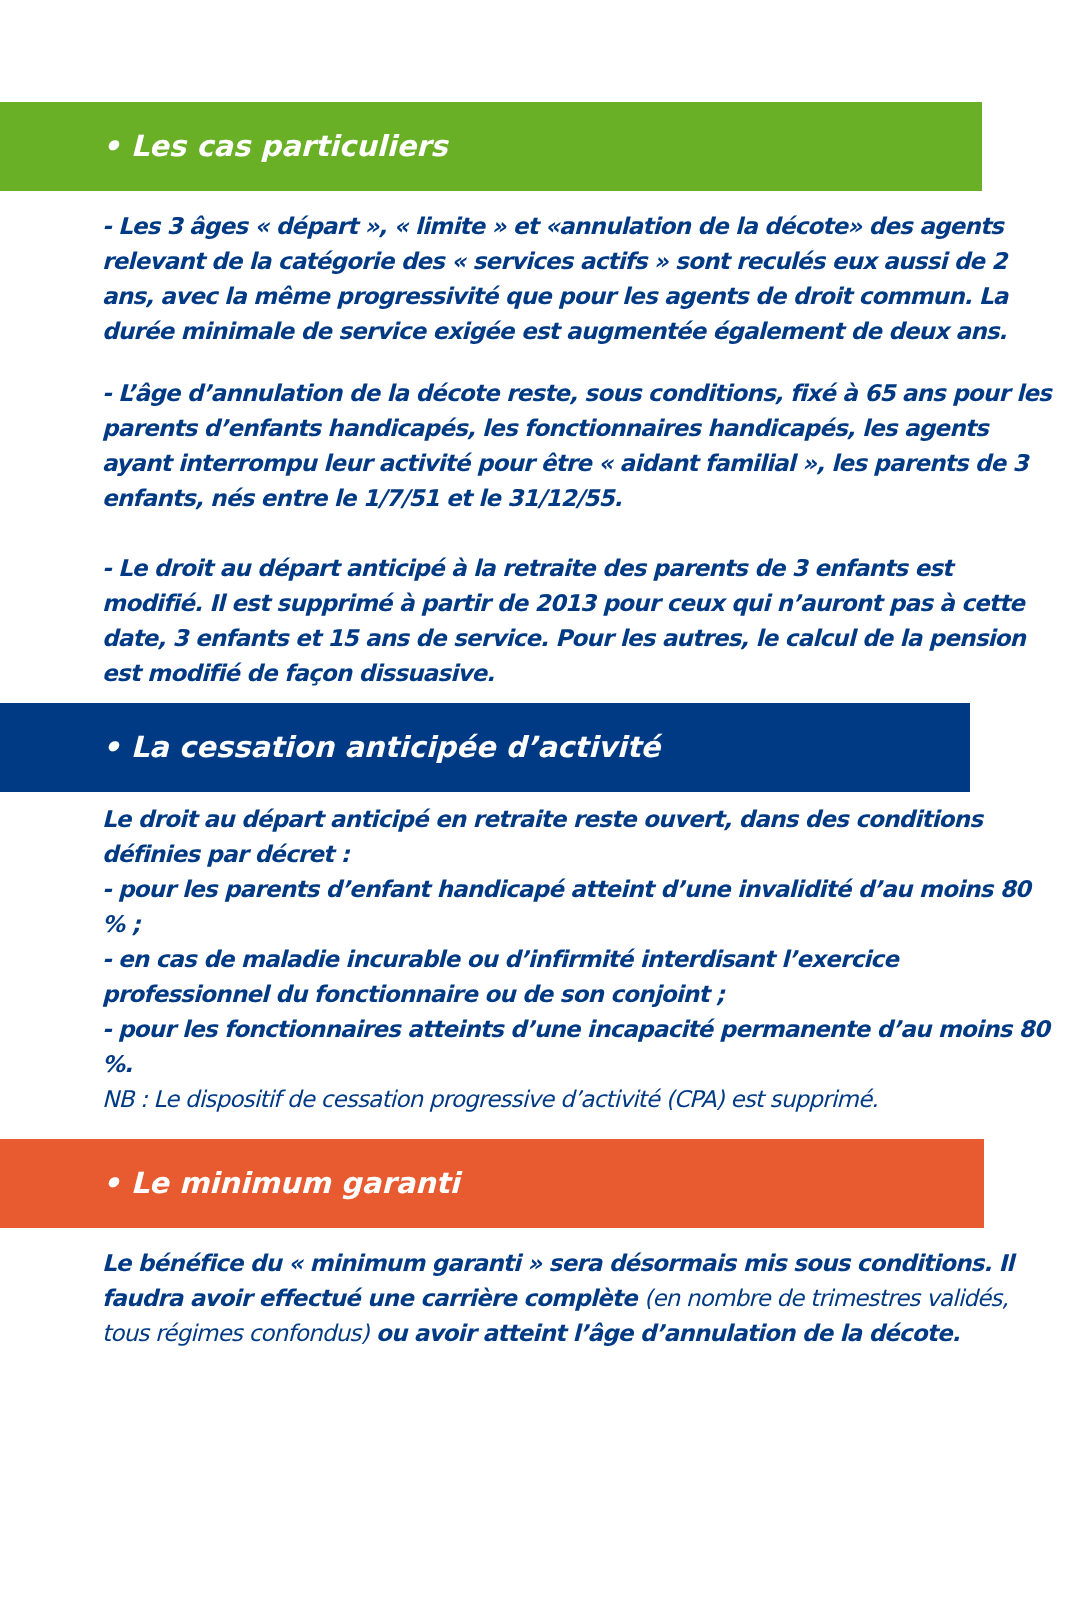• Les cas particuliers
- Les 3 âges « départ », « limite » et «annulation de la décote» des agents relevant de la catégorie des « services actifs » sont reculés eux aussi de 2 ans, avec la même progressivité que pour les agents de droit commun. La durée minimale de service exigée est augmentée également de deux ans.
- L’âge d’annulation de la décote reste, sous conditions, fixé à 65 ans pour les parents d’enfants handicapés, les fonctionnaires handicapés, les agents ayant interrompu leur activité pour être « aidant familial », les parents de 3 enfants, nés entre le 1/7/51 et le 31/12/55.
- Le droit au départ anticipé à la retraite des parents de 3 enfants est modifié. Il est supprimé à partir de 2013 pour ceux qui n’auront pas à cette date, 3 enfants et 15 ans de service. Pour les autres, le calcul de la pension est modifié de façon dissuasive.
• La cessation anticipée d’activité
Le droit au départ anticipé en retraite reste ouvert, dans des conditions définies par décret :
- pour les parents d’enfant handicapé atteint d’une invalidité d’au moins 80 % ;
- en cas de maladie incurable ou d’infirmité interdisant l’exercice professionnel du fonctionnaire ou de son conjoint ;
- pour les fonctionnaires atteints d’une incapacité permanente d’au moins 80 %.
NB : Le dispositif de cessation progressive d’activité (CPA) est supprimé.
• Le minimum garanti
Le bénéfice du « minimum garanti » sera désormais mis sous conditions. Il faudra avoir effectué une carrière complète (en nombre de trimestres validés, tous régimes confondus) ou avoir atteint l’âge d’annulation de la décote.